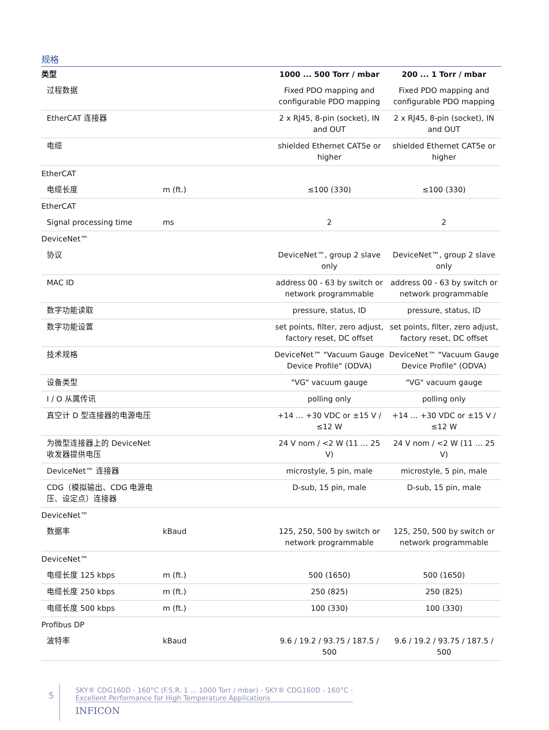规格
| 类型 | | 1000 ... 500 Torr / mbar | 200 ... 1 Torr / mbar |
| --- | --- | --- | --- |
| 过程数据 | | Fixed PDO mapping and configurable PDO mapping | Fixed PDO mapping and configurable PDO mapping |
| EtherCAT 连接器 | | 2 x RJ45, 8-pin (socket), IN and OUT | 2 x RJ45, 8-pin (socket), IN and OUT |
| 电缆 | | shielded Ethernet CAT5e or higher | shielded Ethernet CAT5e or higher |
| EtherCAT | | | |
| 电缆长度 | m (ft.) | ≤100 (330) | ≤100 (330) |
| EtherCAT | | | |
| Signal processing time | ms | 2 | 2 |
| DeviceNet™ | | | |
| 协议 | | DeviceNet™, group 2 slave only | DeviceNet™, group 2 slave only |
| MAC ID | | address 00 - 63 by switch or network programmable | address 00 - 63 by switch or network programmable |
| 数字功能读取 | | pressure, status, ID | pressure, status, ID |
| 数字功能设置 | | set points, filter, zero adjust, factory reset, DC offset | set points, filter, zero adjust, factory reset, DC offset |
| 技术规格 | | DeviceNet™ "Vacuum Gauge Device Profile" (ODVA) | DeviceNet™ "Vacuum Gauge Device Profile" (ODVA) |
| 设备类型 | | "VG" vacuum gauge | "VG" vacuum gauge |
| I / O 从属传讯 | | polling only | polling only |
| 真空计 D 型连接器的电源电压 | | +14 … +30 VDC or ±15 V / ≤12 W | +14 … +30 VDC or ±15 V / ≤12 W |
| 为微型连接器上的 DeviceNet 收发器提供电压 | | 24 V nom / <2 W (11 … 25 V) | 24 V nom / <2 W (11 … 25 V) |
| DeviceNet™ 连接器 | | microstyle, 5 pin, male | microstyle, 5 pin, male |
| CDG（模拟输出、CDG 电源电压、设定点）连接器 | | D-sub, 15 pin, male | D-sub, 15 pin, male |
| DeviceNet™ | | | |
| 数据率 | kBaud | 125, 250, 500 by switch or network programmable | 125, 250, 500 by switch or network programmable |
| DeviceNet™ | | | |
| 电缆长度 125 kbps | m (ft.) | 500 (1650) | 500 (1650) |
| 电缆长度 250 kbps | m (ft.) | 250 (825) | 250 (825) |
| 电缆长度 500 kbps | m (ft.) | 100 (330) | 100 (330) |
| Profibus DP | | | |
| 波特率 | kBaud | 9.6 / 19.2 / 93.75 / 187.5 / 500 | 9.6 / 19.2 / 93.75 / 187.5 / 500 |
5
SKY® CDG160D - 160°C (F.S.R. 1 ... 1000 Torr / mbar) - SKY® CDG160D - 160°C -
Excellent Performance for High Temperature Applications
INFICON